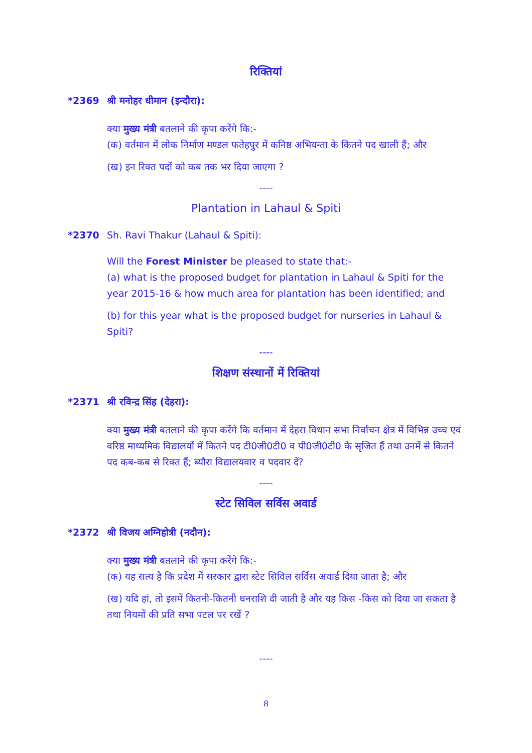रिक्तियां
*2369 श्री मनोहर धीमान (इन्दौरा):
क्या मुख्य मंत्री बतलाने की कृपा करेंगे कि:-
(क) वर्तमान में लोक निर्माण मण्डल फतेहपुर में कनिष्ठ अभियन्ता के कितने पद खाली हैं; और
(ख) इन रिक्त पदों को कब तक भर दिया जाएगा ?
----
Plantation in Lahaul & Spiti
*2370 Sh. Ravi Thakur (Lahaul & Spiti):
Will the Forest Minister be pleased to state that:-
(a) what is the proposed budget for plantation in Lahaul & Spiti for the year 2015-16 & how much area for plantation has been identified; and
(b) for this year what is the proposed budget for nurseries in Lahaul & Spiti?
----
शिक्षण संस्थानों में रिक्तियां
*2371 श्री रविन्द्र सिंह (देहरा):
क्या मुख्य मंत्री बतलाने की कृपा करेंगे कि वर्तमान में देहरा विधान सभा निर्वाचन क्षेत्र में विभिन्न उच्च एवं वरिष्ठ माध्यमिक विद्यालयों में कितने पद टी0जी0टी0 व पी0जी0टी0 के सृजित हैं तथा उनमें से कितने पद कब-कब से रिक्त हैं; ब्यौरा विद्यालयवार व पदवार दें?
----
स्टेट सिविल सर्विस अवार्ड
*2372 श्री विजय अग्निहोत्री (नदौन):
क्या मुख्य मंत्री बतलाने की कृपा करेंगे कि:-
(क) यह सत्य है कि प्रदेश में सरकार द्वारा स्टेट सिविल सर्विस अवार्ड दिया जाता है; और
(ख) यदि हां, तो इसमें कितनी-कितनी धनराशि दी जाती है और यह किस -किस को दिया जा सकता है तथा नियमों की प्रति सभा पटल पर रखें ?
----
8